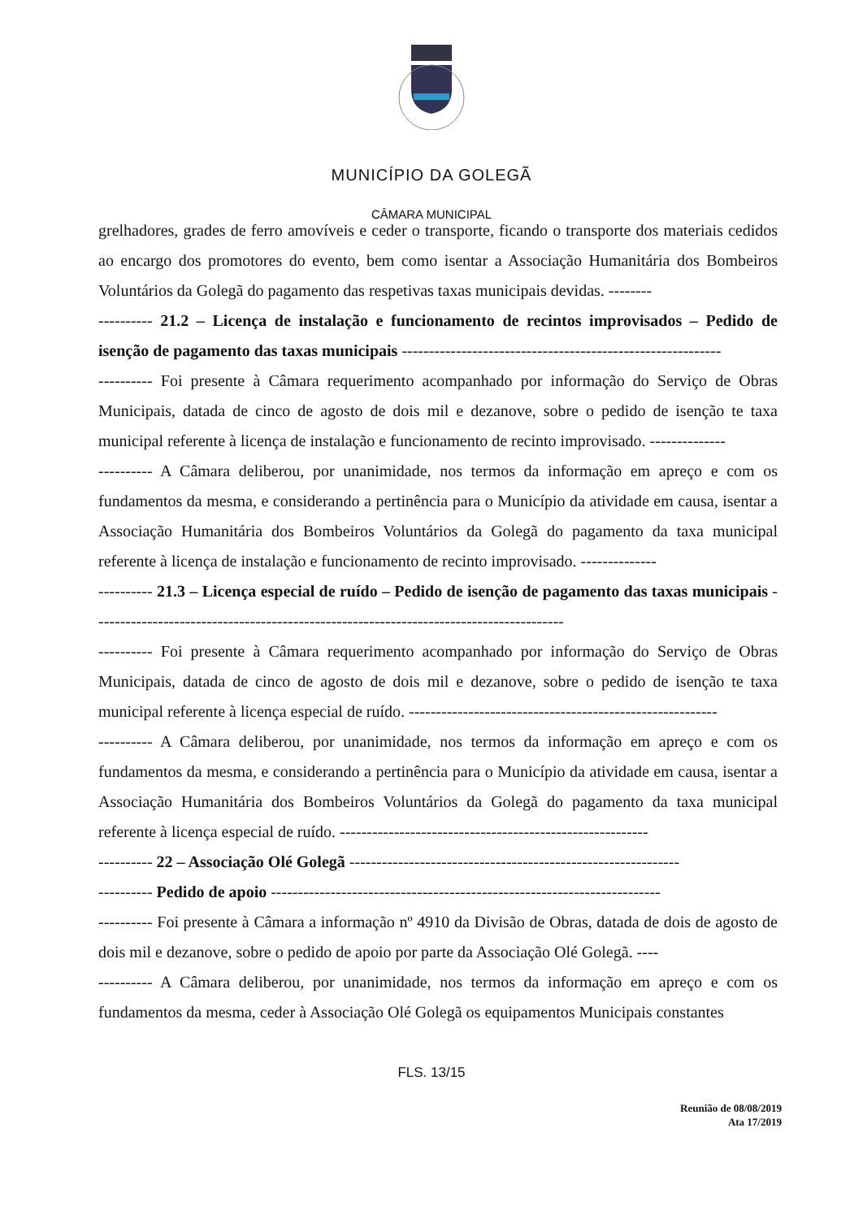MUNICÍPIO DA GOLEGÃ
CÂMARA MUNICIPAL
grelhadores, grades de ferro amovíveis e ceder o transporte, ficando o transporte dos materiais cedidos ao encargo dos promotores do evento, bem como isentar a Associação Humanitária dos Bombeiros Voluntários da Golegã do pagamento das respetivas taxas municipais devidas. --------
---------- 21.2 – Licença de instalação e funcionamento de recintos improvisados – Pedido de isenção de pagamento das taxas municipais -----------------------------------------------------------
---------- Foi presente à Câmara requerimento acompanhado por informação do Serviço de Obras Municipais, datada de cinco de agosto de dois mil e dezanove, sobre o pedido de isenção te taxa municipal referente à licença de instalação e funcionamento de recinto improvisado. --------------
---------- A Câmara deliberou, por unanimidade, nos termos da informação em apreço e com os fundamentos da mesma, e considerando a pertinência para o Município da atividade em causa, isentar a Associação Humanitária dos Bombeiros Voluntários da Golegã do pagamento da taxa municipal referente à licença de instalação e funcionamento de recinto improvisado. --------------
---------- 21.3 – Licença especial de ruído – Pedido de isenção de pagamento das taxas municipais ---------------------------------------------------------------------------------------
---------- Foi presente à Câmara requerimento acompanhado por informação do Serviço de Obras Municipais, datada de cinco de agosto de dois mil e dezanove, sobre o pedido de isenção te taxa municipal referente à licença especial de ruído. ---------------------------------------------------------
---------- A Câmara deliberou, por unanimidade, nos termos da informação em apreço e com os fundamentos da mesma, e considerando a pertinência para o Município da atividade em causa, isentar a Associação Humanitária dos Bombeiros Voluntários da Golegã do pagamento da taxa municipal referente à licença especial de ruído. ---------------------------------------------------------
---------- 22 – Associação Olé Golegã -------------------------------------------------------------
---------- Pedido de apoio ------------------------------------------------------------------------
---------- Foi presente à Câmara a informação nº 4910 da Divisão de Obras, datada de dois de agosto de dois mil e dezanove, sobre o pedido de apoio por parte da Associação Olé Golegã. ----
---------- A Câmara deliberou, por unanimidade, nos termos da informação em apreço e com os fundamentos da mesma, ceder à Associação Olé Golegã os equipamentos Municipais constantes
FLS. 13/15
Reunião de 08/08/2019
Ata 17/2019